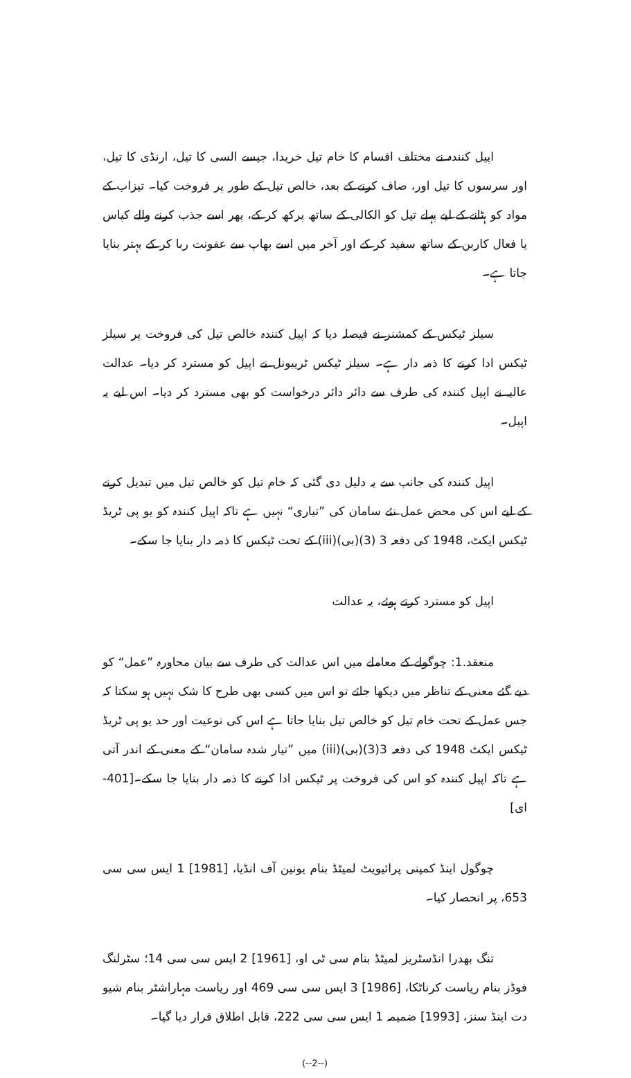اپیل کنندہ نے مختلف اقسام کا خام تیل خریدا، جیسے السی کا تیل، ارنڈی کا تیل، اور سرسوں کا تیل اور، صاف کرنے کے بعد، خالص تیل کے طور پر فروخت کیا۔ تیزاب کے مواد کو ہٹانے کے لیے پہلے تیل کو الکالی کے ساتھ پرکھ کر کے، پھر اسے جذب کرنے والے کپاس یا فعال کاربن کے ساتھ سفید کر کے اور آخر میں اسے بھاپ سے عفونت ربا کر کے بہتر بنایا جاتا ہے۔
سیلز ٹیکس کے کمشنر نے فیصلہ دیا کہ اپیل کنندہ خالص تیل کی فروخت پر سیلز ٹیکس ادا کرنے کا ذمہ دار ہے۔ سیلز ٹیکس ٹریبونل نے اپیل کو مسترد کر دیا۔ عدالت عالیہ نے اپیل کنندہ کی طرف سے دائر دائر درخواست کو بھی مسترد کر دیا۔ اس لیے یہ اپیل۔
اپیل کنندہ کی جانب سے یہ دلیل دی گئی کہ خام تیل کو خالص تیل میں تبدیل کرنے کے لیے اس کی محض عمل نئے سامان کی ”تیاری“ نہیں ہے تاکہ اپیل کنندہ کو یو پی ٹریڈ ٹیکس ایکٹ، 1948 کی دفعہ 3 (3)(بی)(iii) کے تحت ٹیکس کا ذمہ دار بنایا جا سکے۔
اپیل کو مسترد کرتے ہوئے، یہ عدالت
منعقد.1: چوگولے کے معاملے میں اس عدالت کی طرف سے بیان محاورہ ”عمل“ کو دیے گئے معنی کے تناظر میں دیکھا جائے تو اس میں کسی بھی طرح کا شک نہیں ہو سکتا کہ جس عمل کے تحت خام تیل کو خالص تیل بنایا جاتا ہے اس کی نوعیت اور حد یو پی ٹریڈ ٹیکس ایکٹ 1948 کی دفعہ 3(3)(بی)(iii) میں ”تیار شدہ سامان“ کے معنی کے اندر آتی ہے تاکہ اپیل کنندہ کو اس کی فروخت پر ٹیکس ادا کرنے کا ذمہ دار بنایا جا سکے۔[401-ای]
چوگول اینڈ کمپنی پرائیویٹ لمیٹڈ بنام یونین آف انڈیا، [1981] 1 ایس سی سی 653، پر انحصار کیا۔
تنگ بھدرا انڈسٹریز لمیٹڈ بنام سی ٹی او، [1961] 2 ایس سی سی 14؛ سٹرلنگ فوڈز بنام ریاست کرناٹکا، [1986] 3 ایس سی سی 469 اور ریاست مہاراشٹر بنام شیو دت اینڈ سنز، [1993] ضمیمہ 1 ایس سی سی 222، قابل اطلاق قرار دیا گیا۔
(--2--)